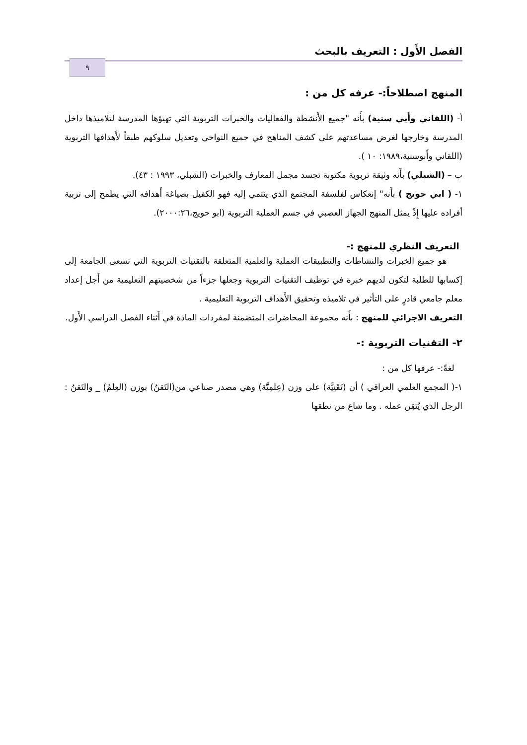الفصل الأَول : التعريف بالبحث
٩
المنهج اصطلاحاً:- عرفه كل من :
أ- (اللقاني وأَبي سنية) بأَنه "جميع الأَنشطة والفعاليات والخبرات التربوية التي تهيؤها المدرسة لتلاميذها داخل المدرسة وخارجها لغرض مساعدتهم على كشف المناهج في جميع النواحي وتعديل سلوكهم طبقاً لأَهدافها التربوية (اللقاني وأَبوسنية،١٩٨٩: ١٠ ).
ب – (الشبلي) بأَنه وثيقة تربوية مكتوبة تجسد مجمل المعارف والخبرات (الشبلي، ١٩٩٣ : ٤٣).
١- ( ابي حويج ) بأَنه" إنعكاس لفلسفة المجتمع الذي ينتمي إليه فهو الكفيل بصياغة أَهدافه التي يطمح إلى تربية أفراده عليها إِذْ يمثل المنهج الجهاز العصبي في جسم العملية التربوية (ابو حويج،٢٠٠٠:٢٦).
التعريف النظري للمنهج :-
هو جميع الخبرات والنشاطات والتطبيقات العملية والعلمية المتعلقة بالتقنيات التربوية التي تسعى الجامعة إلى إكسابها للطلبة لتكون لديهم خبرة في توظيف التقنيات التربوية وجعلها جزءاً من شخصيتهم التعليمية من أَجل إعداد معلم جامعي قادرٍ على التأثير في تلاميذه وتحقيق الأَهداف التربوية التعليمية .
التعريف الاجرائي للمنهج : بأَنه مجموعة المحاضرات المتضمنة لمفردات المادة في أَثناء الفصل الدراسي الأَول.
٢- التقنيات التربوية :-
لغةً:- عرفها كل من :
١-( المجمع العلمي العراقي ) أن (تَقَنِيَّة) على وزن (عِلمِيَّة) وهي مصدر صناعي من(التَقنُ) بوزن (العِلمُ) _ والتَقنُ : الرجل الذي يُتقِن عمله . وما شاع من نطقها